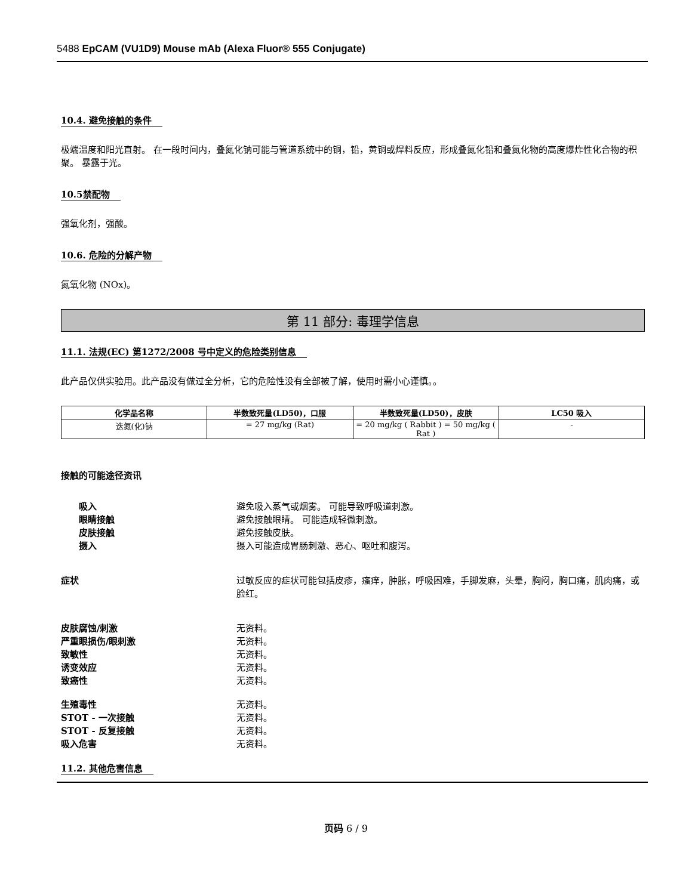5488 EpCAM (VU1D9) Mouse mAb (Alexa Fluor® 555 Conjugate)
10.4. 避免接触的条件
极端温度和阳光直射。 在一段时间内，叠氮化钠可能与管道系统中的铜，铅，黄铜或焊料反应，形成叠氮化铅和叠氮化物的高度爆炸性化合物的积聚。 暴露于光。
10.5禁配物
强氧化剂，强酸。
10.6. 危险的分解产物
氮氧化物 (NOx)。
第 11 部分: 毒理学信息
11.1. 法规(EC) 第1272/2008 号中定义的危险类别信息
此产品仅供实验用。此产品没有做过全分析，它的危险性没有全部被了解，使用时需小心谨慎。。
| 化学品名称 | 半数致死量(LD50)，口服 | 半数致死量(LD50)，皮肤 | LC50 吸入 |
| --- | --- | --- | --- |
| 迭氮(化)钠 | = 27 mg/kg (Rat) | = 20 mg/kg ( Rabbit ) = 50 mg/kg ( Rat ) | - |
接触的可能途径资讯
吸入 避免吸入蒸气或烟雾。 可能导致呼吸道刺激。
眼睛接触 避免接触眼睛。 可能造成轻微刺激。
皮肤接触 避免接触皮肤。
摄入 摄入可能造成胃肠刺激、恶心、呕吐和腹泻。
症状 过敏反应的症状可能包括皮疹，瘙痒，肿胀，呼吸困难，手脚发麻，头晕，胸闷，胸口痛，肌肉痛，或脸红。
皮肤腐蚀/刺激 无资料。
严重眼损伤/眼刺激 无资料。
致敏性 无资料。
诱变效应 无资料。
致癌性 无资料。
生殖毒性 无资料。
STOT - 一次接触 无资料。
STOT - 反复接触 无资料。
吸入危害 无资料。
11.2. 其他危害信息
页码 6 / 9